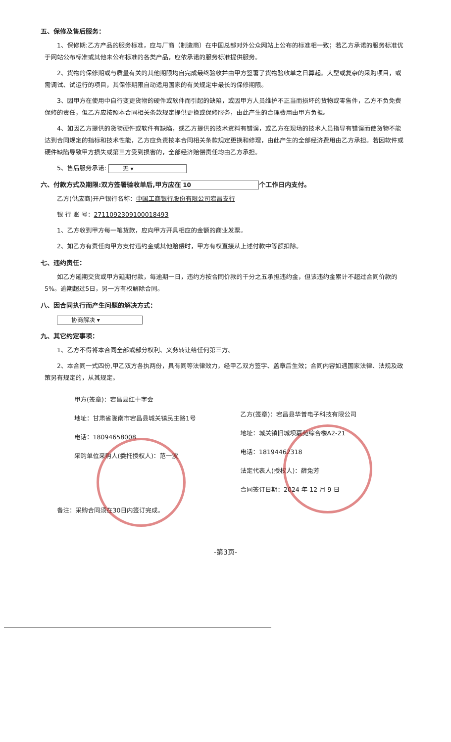五、保修及售后服务：
1、保修期:乙方产品的服务标准，应与厂商（制造商）在中国总部对外公众网站上公布的标准相一致；若乙方承诺的服务标准优于网站公布标准或其他未公布标准的各类产品，应依承诺的服务标准提供服务。
2、货物的保修期或与质量有关的其他期限均自完成最终验收并由甲方签署了货物验收单之日算起。大型或复杂的采购项目，或需调试、试运行的项目，其保修期限自动适用国家的有关规定中最长的保修期限。
3、因甲方在使用中自行变更货物的硬件或软件而引起的缺陷，或因甲方人员维护不正当而损坏的货物或零售件，乙方不负免费保修的责任，但乙方应按照本合同相关条款规定提供更换或保修服务，由此产生的合理费用由甲方负担。
4、如因乙方提供的货物硬件或软件有缺陷，或乙方提供的技术资料有错误，或乙方在现场的技术人员指导有错误而使货物不能达到合同规定的指标和技术性能，乙方应负责按本合同相关条款规定更换和修理，由此产生的全部经济费用由乙方承担。若因软件或硬件缺陷导致甲方损失或第三方受到损害的，全部经济赔偿责任均由乙方承担。
5、售后服务承诺: 无 ▾
六、付款方式及期限:双方签署验收单后,甲方应在 10 个工作日内支付。
乙方(供应商)开户银行名称：中国工商银行股份有限公司宕昌支行
银 行 账 号：2711092309100018493
1、乙方收到甲方每一笔货款，应向甲方开具相应的金额的商业发票。
2、如乙方有责任向甲方支付违约金或其他赔偿时，甲方有权直接从上述付款中等额扣除。
七、违约责任：
如乙方延期交货或甲方延期付款，每逾期一日，违约方按合同价款的千分之五承担违约金，但该违约金累计不超过合同价款的5%。逾期超过5日，另一方有权解除合同。
八、因合同执行而产生问题的解决方式：
协商解决 ▾
九、其它约定事项：
1、乙方不得将本合同全部或部分权利、义务转让给任何第三方。
2、本合同一式四份,甲乙双方各执两份，具有同等法律效力，经甲乙双方签字、盖章后生效；合同内容如遇国家法律、法规及政策另有规定的，从其规定。
甲方(签章)：宕昌县红十字会
地址：甘肃省陇南市宕昌县城关镇民主路1号
电话：18094658008
采购单位采购人(委托授权人)：范一波
乙方(签章)：宕昌县华普电子科技有限公司
地址：城关镇旧城坝嘉苑综合楼A2-21
电话：18194462318
法定代表人(授权人)：薛兔芳
合同签订日期：2024 年 12 月 9 日
备注：采购合同须在30日内签订完成。
-第3页-